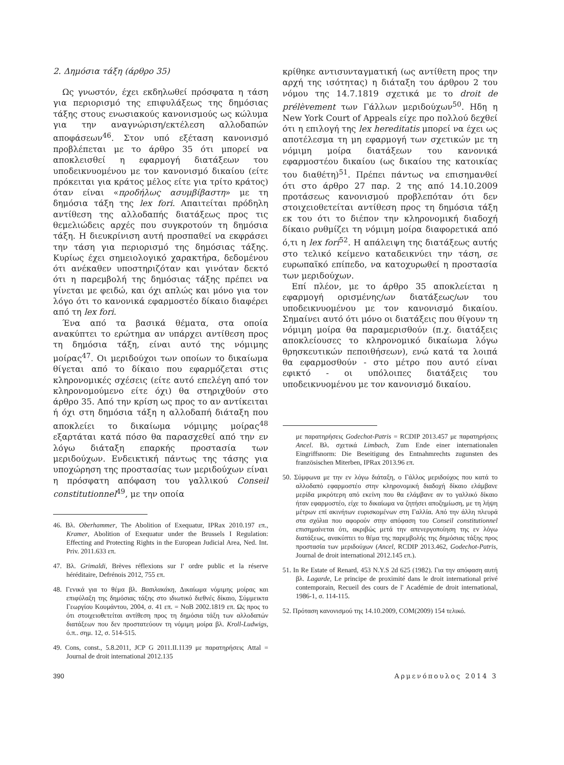2. Δημόσια τάξη (άρθρο 35)
Ως γνωστόν, έχει εκδηλωθεί πρόσφατα η τάση για περιορισμό της επιφυλάξεως της δημόσιας τάξης στους ενωσιακούς κανονισμούς ως κώλυμα για την αναγνώριση/εκτέλεση αλλοδαπών αποφάσεων<sup>46</sup>. Στον υπό εξέταση κανονισμό προβλέπεται με το άρθρο 35 ότι μπορεί να αποκλεισθεί η εφαρμογή διατάξεων του υποδεικνυομένου με τον κανονισμό δικαίου (είτε πρόκειται για κράτος μέλος είτε για τρίτο κράτος) όταν είναι «προδήλως ασυμβίβαστη» με τη δημόσια τάξη της lex fori. Απαιτείται πρόδηλη αντίθεση της αλλοδαπής διατάξεως προς τις θεμελιώδεις αρχές που συγκροτούν τη δημόσια τάξη. Η διευκρίνιση αυτή προσπαθεί να εκφράσει την τάση για περιορισμό της δημόσιας τάξης. Κυρίως έχει σημειολογικό χαρακτήρα, δεδομένου ότι ανέκαθεν υποστηριζόταν και γινόταν δεκτό ότι η παρεμβολή της δημόσιας τάξης πρέπει να γίνεται με φειδώ, και όχι απλώς και μόνο για τον λόγο ότι το κανονικά εφαρμοστέο δίκαιο διαφέρει από τη lex fori.
Ένα από τα βασικά θέματα, στα οποία ανακύπτει το ερώτημα αν υπάρχει αντίθεση προς τη δημόσια τάξη, είναι αυτό της νόμιμης μοίρας<sup>47</sup>. Οι μεριδούχοι των οποίων το δικαίωμα θίγεται από το δίκαιο που εφαρμόζεται στις κληρονομικές σχέσεις (είτε αυτό επελέγη από τον κληρονομούμενο είτε όχι) θα στηριχθούν στο άρθρο 35. Από την κρίση ως προς το αν αντίκειται ή όχι στη δημόσια τάξη η αλλοδαπή διάταξη που αποκλείει το δικαίωμα νόμιμης μοίρας<sup>48</sup> εξαρτάται κατά πόσο θα παρασχεθεί από την εν λόγω διάταξη επαρκής προστασία των μεριδούχων. Ενδεικτική πάντως της τάσης για υποχώρηση της προστασίας των μεριδούχων είναι η πρόσφατη απόφαση του γαλλικού Conseil constitutionnel<sup>49</sup>, με την οποία
46. Βλ. Oberhammer, The Abolition of Exequatur, IPRax 2010.197 επ., Kramer, Abolition of Exequatur under the Brussels I Regulation: Effecting and Protecting Rights in the European Judicial Area, Ned. Int. Priv. 2011.633 επ.
47. Βλ. Grimaldi, Brèves réflexions sur I' ordre public et la réserve héréditaire, Defrénois 2012, 755 επ.
48. Γενικά για το θέμα βλ. Βασιλακάκη, Δικαίωμα νόμιμης μοίρας και επιφύλαξη της δημόσιας τάξης στο ιδιωτικό διεθνές δίκαιο, Σύμμεικτα Γεωργίου Κουμάντου, 2004, σ. 41 επ. = ΝοΒ 2002.1819 επ. Ως προς το ότι στοιχειοθετείται αντίθεση προς τη δημόσια τάξη των αλλοδαπών διατάξεων που δεν προστατεύουν τη νόμιμη μοίρα βλ. Kroll-Ludwigs, ό.π.. σημ. 12, σ. 514-515.
49. Cons, const., 5.8.2011, JCP G 2011.II.1139 με παρατηρήσεις Attal = Journal de droit international 2012.135
κρίθηκε αντισυνταγματική (ως αντίθετη προς την αρχή της ισότητας) η διάταξη του άρθρου 2 του νόμου της 14.7.1819 σχετικά με το droit de prélèvement των Γάλλων μεριδούχων<sup>50</sup>. Ηδη η New York Court of Appeals είχε προ πολλού δεχθεί ότι η επιλογή της lex hereditatis μπορεί να έχει ως αποτέλεσμα τη μη εφαρμογή των σχετικών με τη νόμιμη μοίρα διατάξεων του κανονικά εφαρμοστέου δικαίου (ως δικαίου της κατοικίας του διαθέτη)<sup>51</sup>. Πρέπει πάντως να επισημανθεί ότι στο άρθρο 27 παρ. 2 της από 14.10.2009 προτάσεως κανονισμού προβλεπόταν ότι δεν στοιχειοθετείται αντίθεση προς τη δημόσια τάξη εκ του ότι το διέπον την κληρονομική διαδοχή δίκαιο ρυθμίζει τη νόμιμη μοίρα διαφορετικά από ό,τι η lex fori<sup>52</sup>. Η απάλειψη της διατάξεως αυτής στο τελικό κείμενο καταδεικνύει την τάση, σε ευρωπαϊκό επίπεδο, να κατοχυρωθεί η προστασία των μεριδούχων.
Επί πλέον, με το άρθρο 35 αποκλείεται η εφαρμογή ορισμένης/ων διατάξεως/ων του υποδεικνυομένου με τον κανονισμό δικαίου. Σημαίνει αυτό ότι μόνο οι διατάξεις που θίγουν τη νόμιμη μοίρα θα παραμερισθούν (π.χ. διατάξεις αποκλείουσες το κληρονομικό δικαίωμα λόγω θρησκευτικών πεποιθήσεων), ενώ κατά τα λοιπά θα εφαρμοσθούν - στο μέτρο που αυτό είναι εφικτό - οι υπόλοιπες διατάξεις του υποδεικνυομένου με τον κανονισμό δικαίου.
με παρατηρήσεις Godechot-Patris = RCDIP 2013.457 με παρατηρήσεις Ancel. Βλ. σχετικά Limbach, Zum Ende einer internationalen Eingriffsnorm: Die Beseitigung des Entnahmrechts zugunsten des französischen Miterben, IPRax 2013.96 επ.
50. Σύμφωνα με την εν λόγω διάταξη, ο Γάλλος μεριδούχος που κατά το αλλοδαπό εφαρμοστέο στην κληρονομική διαδοχή δίκαιο ελάμβανε μερίδα μικρότερη από εκείνη που θα ελάμβανε αν το γαλλικό δίκαιο ήταν εφαρμοστέο, είχε το δικαίωμα να ζητήσει αποζημίωση, με τη λήψη μέτρων επί ακινήτων ευρισκομένων στη Γαλλία. Από την άλλη πλευρά στα σχόλια που αφορούν στην απόφαση του Conseil constitutionnel επισημαίνεται ότι, ακριβώς μετά την απενεργοποίηση της εν λόγω διατάξεως, ανακύπτει το θέμα της παρεμβολής της δημόσιας τάξης προς προστασία των μεριδούχων (Ancel, RCDIP 2013.462, Godechot-Patris, Journal de droit international 2012.145 επ.).
51. In Re Estate of Renard, 453 N.Y.S 2d 625 (1982). Για την απόφαση αυτή βλ. Lagarde, Le principe de proximité dans le droit international privé contemporain, Recueil des cours de l' Académie de droit international, 1986-1, σ. 114-115.
52. Πρόταση κανονισμού της 14.10.2009, COM(2009) 154 τελικό.
390 Αρμενόπουλος 2014 3